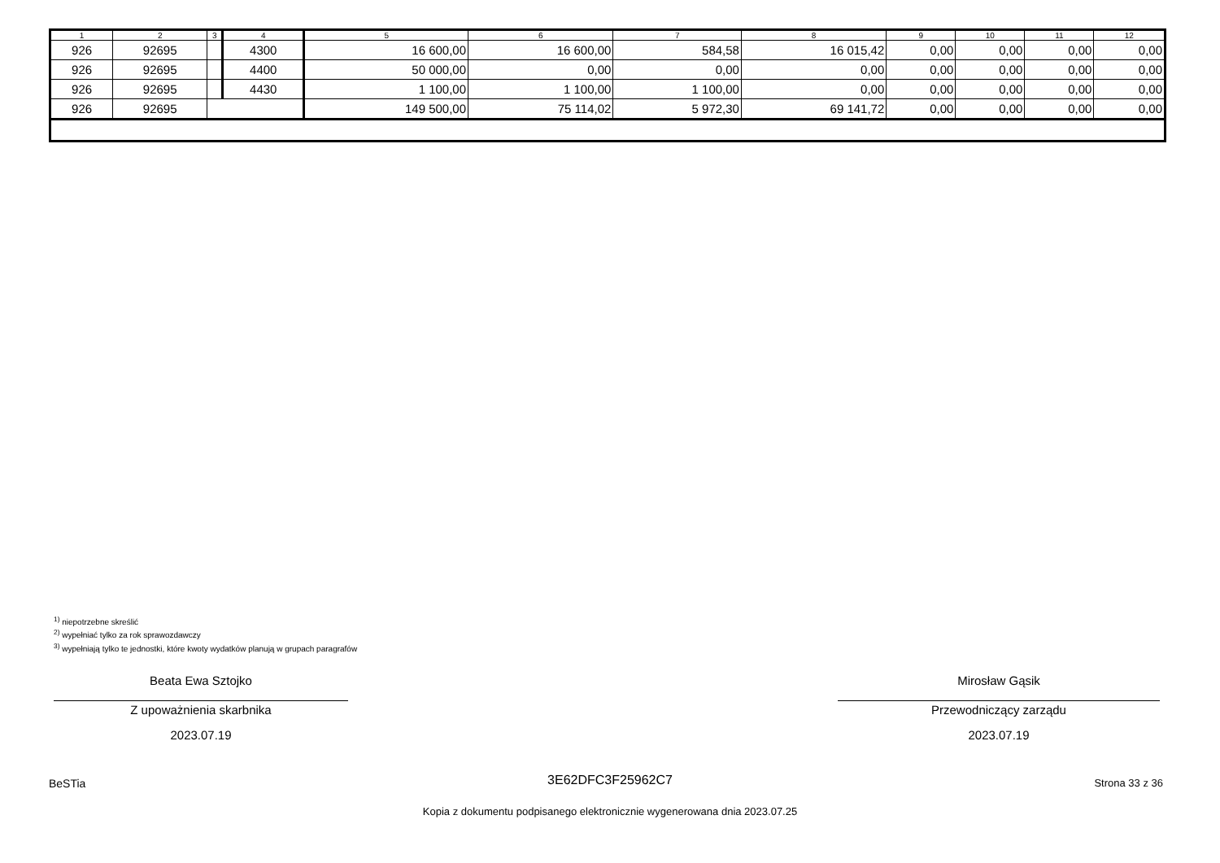| 1 | 2 | 3 | 4 | 5 | 6 | 7 | 8 | 9 | 10 | 11 | 12 |
| --- | --- | --- | --- | --- | --- | --- | --- | --- | --- | --- | --- |
| 926 | 92695 | | 4300 | 16 600,00 | 16 600,00 | 584,58 | 16 015,42 | 0,00 | 0,00 | 0,00 | 0,00 |
| 926 | 92695 | | 4400 | 50 000,00 | 0,00 | 0,00 | 0,00 | 0,00 | 0,00 | 0,00 | 0,00 |
| 926 | 92695 | | 4430 | 1 100,00 | 1 100,00 | 1 100,00 | 0,00 | 0,00 | 0,00 | 0,00 | 0,00 |
| 926 | 92695 | | | 149 500,00 | 75 114,02 | 5 972,30 | 69 141,72 | 0,00 | 0,00 | 0,00 | 0,00 |
<sup>1)</sup> niepotrzebne skreślić
<sup>2)</sup> wypełniać tylko za rok sprawozdawczy
<sup>3)</sup> wypełniają tylko te jednostki, które kwoty wydatków planują w grupach paragrafów
Beata Ewa Sztojko
Z upoważnienia skarbnika
2023.07.19
Mirosław Gąsik
Przewodniczący zarządu
2023.07.19
BeSTia
3E62DFC3F25962C7 Strona 33 z 36
Kopia z dokumentu podpisanego elektronicznie wygenerowana dnia 2023.07.25